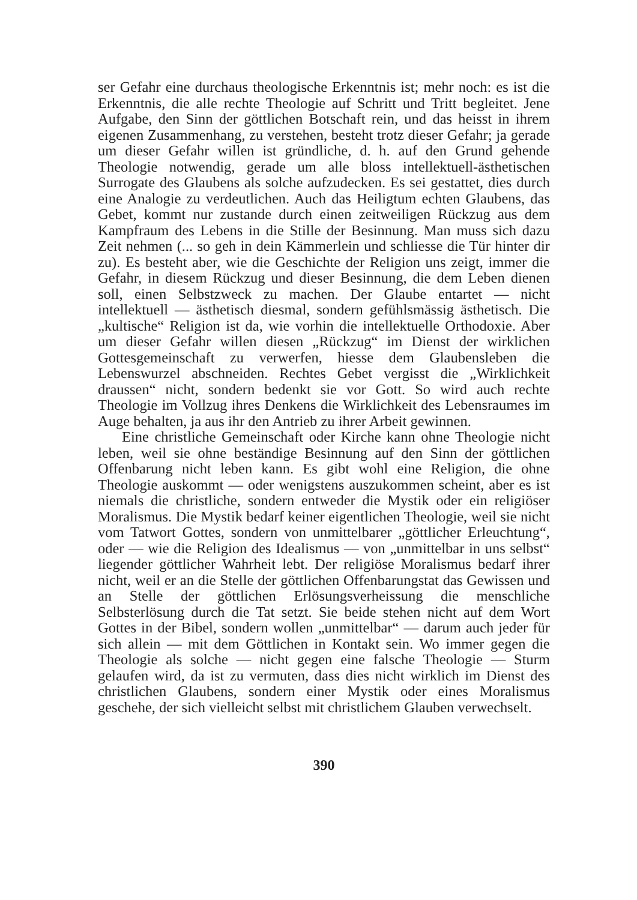ser Gefahr eine durchaus theologische Erkenntnis ist; mehr noch: es ist die Erkenntnis, die alle rechte Theologie auf Schritt und Tritt begleitet. Jene Aufgabe, den Sinn der göttlichen Botschaft rein, und das heisst in ihrem eigenen Zusammenhang, zu verstehen, besteht trotz dieser Gefahr; ja gerade um dieser Gefahr willen ist gründliche, d. h. auf den Grund gehende Theologie notwendig, gerade um alle bloss intellektuell-ästhetischen Surrogate des Glaubens als solche aufzudecken. Es sei gestattet, dies durch eine Analogie zu verdeutlichen. Auch das Heiligtum echten Glaubens, das Gebet, kommt nur zustande durch einen zeitweiligen Rückzug aus dem Kampfraum des Lebens in die Stille der Besinnung. Man muss sich dazu Zeit nehmen (... so geh in dein Kämmerlein und schliesse die Tür hinter dir zu). Es besteht aber, wie die Geschichte der Religion uns zeigt, immer die Gefahr, in diesem Rückzug und dieser Besinnung, die dem Leben dienen soll, einen Selbstzweck zu machen. Der Glaube entartet — nicht intellektuell — ästhetisch diesmal, sondern gefühlsmässig ästhetisch. Die „kultische“ Religion ist da, wie vorhin die intellektuelle Orthodoxie. Aber um dieser Gefahr willen diesen „Rückzug“ im Dienst der wirklichen Gottesgemeinschaft zu verwerfen, hiesse dem Glaubensleben die Lebenswurzel abschneiden. Rechtes Gebet vergisst die „Wirklichkeit draussen“ nicht, sondern bedenkt sie vor Gott. So wird auch rechte Theologie im Vollzug ihres Denkens die Wirklichkeit des Lebensraumes im Auge behalten, ja aus ihr den Antrieb zu ihrer Arbeit gewinnen.
Eine christliche Gemeinschaft oder Kirche kann ohne Theologie nicht leben, weil sie ohne beständige Besinnung auf den Sinn der göttlichen Offenbarung nicht leben kann. Es gibt wohl eine Religion, die ohne Theologie auskommt — oder wenigstens auszukommen scheint, aber es ist niemals die christliche, sondern entweder die Mystik oder ein religiöser Moralismus. Die Mystik bedarf keiner eigentlichen Theologie, weil sie nicht vom Tatwort Gottes, sondern von unmittelbarer „göttlicher Erleuchtung“, oder — wie die Religion des Idealismus — von „unmittelbar in uns selbst“ liegender göttlicher Wahrheit lebt. Der religiöse Moralismus bedarf ihrer nicht, weil er an die Stelle der göttlichen Offenbarungstat das Gewissen und an Stelle der göttlichen Erlösungsverheissung die menschliche Selbsterlösung durch die Tat setzt. Sie beide stehen nicht auf dem Wort Gottes in der Bibel, sondern wollen „unmittelbar“ — darum auch jeder für sich allein — mit dem Göttlichen in Kontakt sein. Wo immer gegen die Theologie als solche — nicht gegen eine falsche Theologie — Sturm gelaufen wird, da ist zu vermuten, dass dies nicht wirklich im Dienst des christlichen Glaubens, sondern einer Mystik oder eines Moralismus geschehe, der sich vielleicht selbst mit christlichem Glauben verwechselt.
390